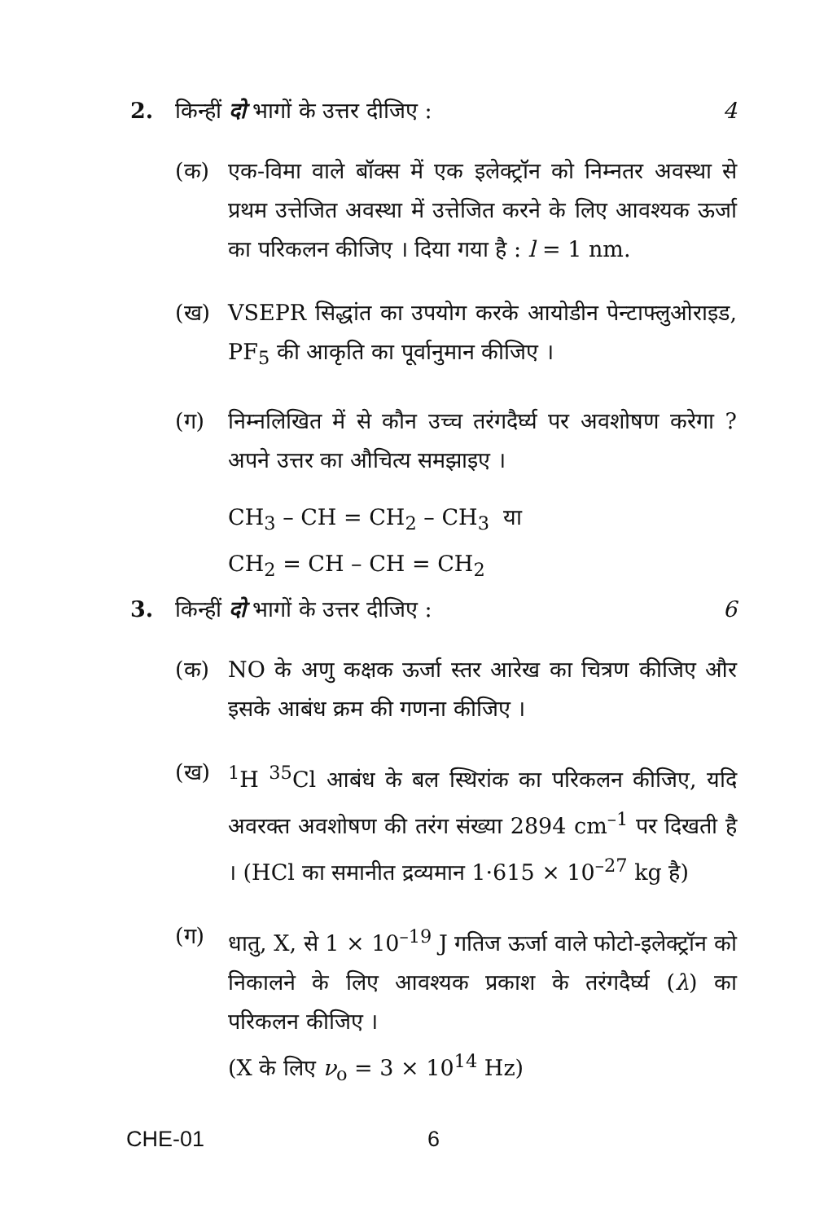2. किन्हीं दो भागों के उत्तर दीजिए : 4
(क) एक-विमा वाले बॉक्स में एक इलेक्ट्रॉन को निम्नतर अवस्था से प्रथम उत्तेजित अवस्था में उत्तेजित करने के लिए आवश्यक ऊर्जा का परिकलन कीजिए । दिया गया है : l = 1 nm.
(ख) VSEPR सिद्धांत का उपयोग करके आयोडीन पेन्टाफ्लुओराइड, PF<sub>5</sub> की आकृति का पूर्वानुमान कीजिए ।
(ग) निम्नलिखित में से कौन उच्च तरंगदैर्घ्य पर अवशोषण करेगा ? अपने उत्तर का औचित्य समझाइए ।
CH<sub>3</sub> – CH = CH<sub>2</sub> – CH<sub>3</sub> या
CH<sub>2</sub> = CH – CH = CH<sub>2</sub>
3. किन्हीं दो भागों के उत्तर दीजिए : 6
(क) NO के अणु कक्षक ऊर्जा स्तर आरेख का चित्रण कीजिए और इसके आबंध क्रम की गणना कीजिए ।
(ख) <sup>1</sup>H <sup>35</sup>Cl आबंध के बल स्थिरांक का परिकलन कीजिए, यदि अवरक्त अवशोषण की तरंग संख्या 2894 cm<sup>–1</sup> पर दिखती है । (HCl का समानीत द्रव्यमान 1·615 × 10<sup>–27</sup> kg है)
(ग) धातु, X, से 1 × 10<sup>–19</sup> J गतिज ऊर्जा वाले फोटो-इलेक्ट्रॉन को निकालने के लिए आवश्यक प्रकाश के तरंगदैर्घ्य (λ) का परिकलन कीजिए ।
(X के लिए ν<sub>o</sub> = 3 × 10<sup>14</sup> Hz)
CHE-01 6